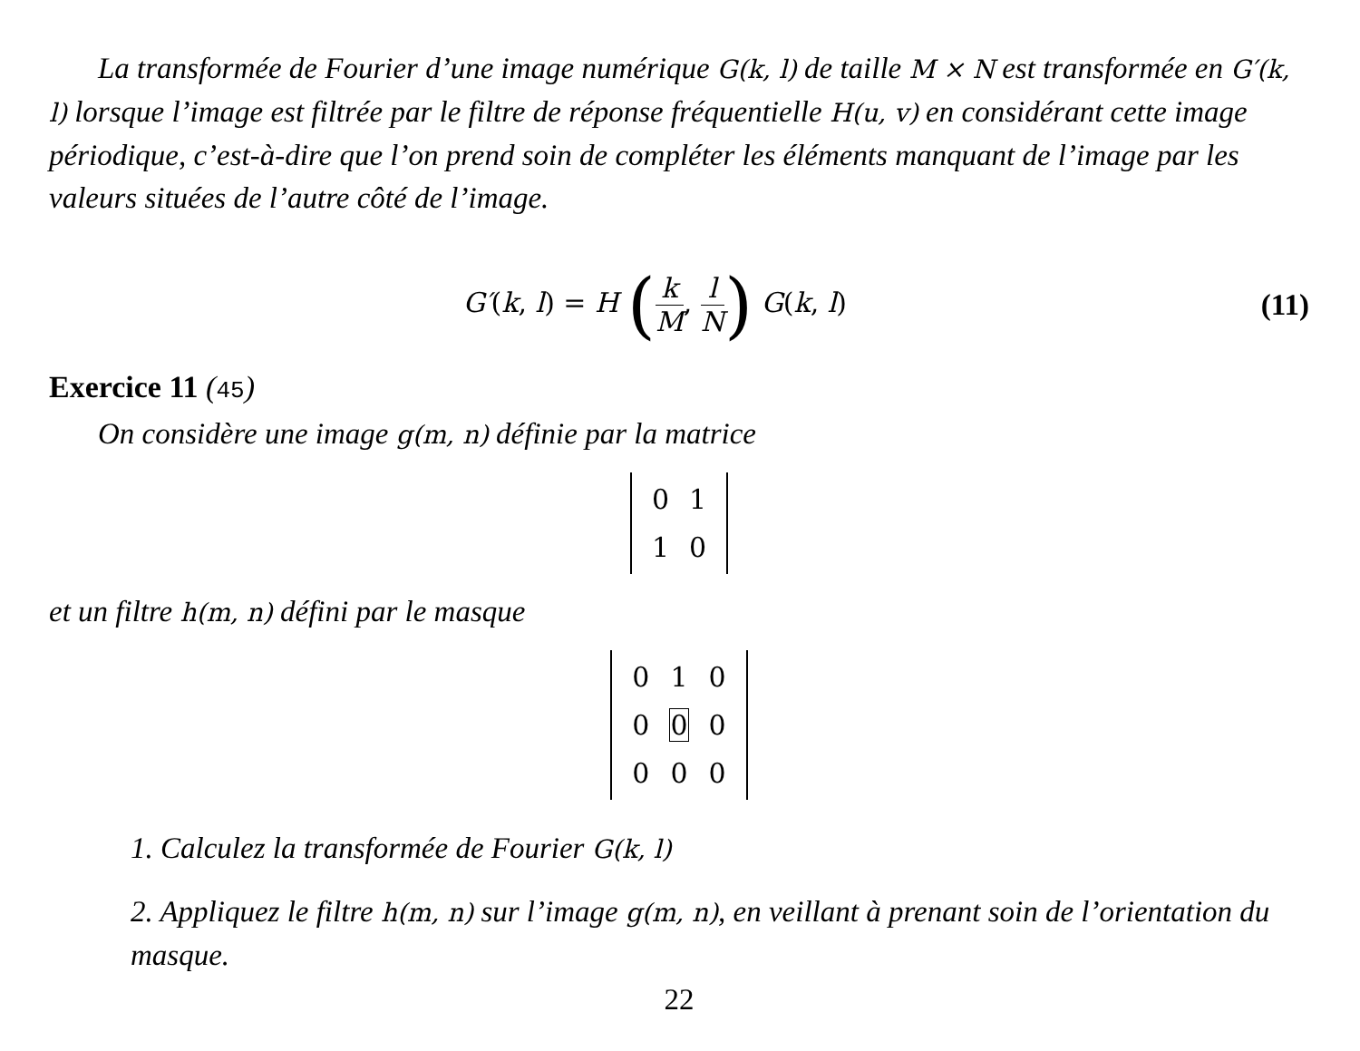La transformée de Fourier d’une image numérique G(k, l) de taille M × N est transformée en G′(k, l) lorsque l’image est filtrée par le filtre de réponse fréquentielle H(u, v) en considérant cette image périodique, c’est-à-dire que l’on prend soin de compléter les éléments manquant de l’image par les valeurs situées de l’autre côté de l’image.
G′(k, l) = H (k M, l N) G(k, l)
(11)
Exercice 11 (45)
On considère une image g(m, n) définie par la matrice
| 0 | 1 |
| 1 | 0 |
et un filtre h(m, n) défini par le masque
| 0 | 1 | 0 |
| 0 | 0 | 0 |
| 0 | 0 | 0 |
1. Calculez la transformée de Fourier G(k, l)
2. Appliquez le filtre h(m, n) sur l’image g(m, n), en veillant à prenant soin de l’orientation du masque.
22